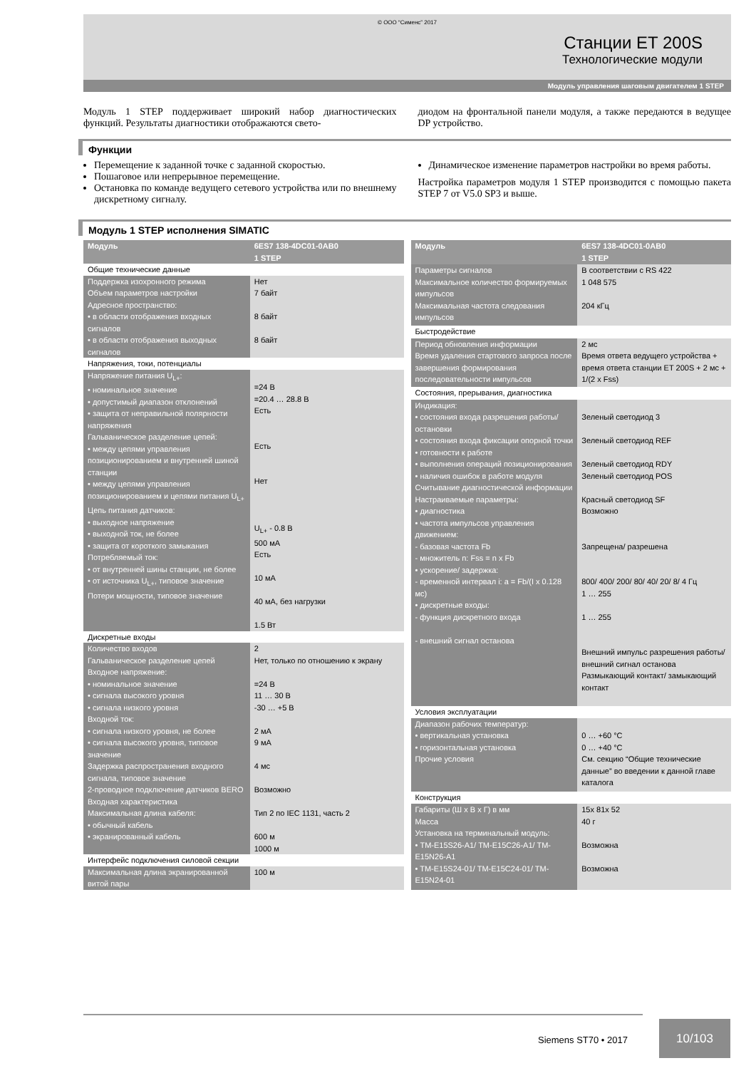© ООО “Сименс” 2017
Станции ET 200S
Технологические модули
Модуль управления шаговым двигателем 1 STEP
Модуль 1 STEP поддерживает широкий набор диагностических функций. Результаты диагностики отображаются свето-
диодом на фронтальной панели модуля, а также передаются в ведущее DP устройство.
Функции
Перемещение к заданной точке с заданной скоростью.
Пошаговое или непрерывное перемещение.
Остановка по команде ведущего сетевого устройства или по внешнему дискретному сигналу.
Динамическое изменение параметров настройки во время работы.
Настройка параметров модуля 1 STEP производится с помощью пакета STEP 7 от V5.0 SP3 и выше.
Модуль 1 STEP исполнения SIMATIC
| Модуль | 6ES7 138-4DC01-0AB0 1 STEP |
| --- | --- |
| Общие технические данные | |
| Поддержка изохронного режима Объем параметров настройки Адресное пространство: • в области отображения входных сигналов • в области отображения выходных сигналов | Нет 7 байт 8 байт 8 байт |
| Напряжения, токи, потенциалы | |
| Напряжение питания U<sub>L+</sub>: • номинальное значение • допустимый диапазон отклонений • защита от неправильной полярности напряжения Гальваническое разделение цепей: • между цепями управления позиционированием и внутренней шиной станции • между цепями управления позиционированием и цепями питания U<sub>L+</sub> Цепь питания датчиков: • выходное напряжение • выходной ток, не более • защита от короткого замыкания Потребляемый ток: • от внутренней шины станции, не более • от источника U<sub>L+</sub>, типовое значение Потери мощности, типовое значение | =24 В =20.4 … 28.8 В Есть Есть Нет U<sub>L+</sub> - 0.8 В 500 мА Есть 10 мА 40 мА, без нагрузки 1.5 Вт |
| Дискретные входы | |
| Количество входов Гальваническое разделение цепей Входное напряжение: • номинальное значение • сигнала высокого уровня • сигнала низкого уровня Входной ток: • сигнала низкого уровня, не более • сигнала высокого уровня, типовое значение Задержка распространения входного сигнала, типовое значение 2-проводное подключение датчиков BERO Входная характеристика Максимальная длина кабеля: • обычный кабель • экранированный кабель | 2 Нет, только по отношению к экрану =24 В 11 … 30 В -30 … +5 В 2 мА 9 мА 4 мс Возможно Тип 2 по IEC 1131, часть 2 600 м 1000 м |
| Интерфейс подключения силовой секции | |
| Максимальная длина экранированной витой пары | 100 м |
| Модуль | 6ES7 138-4DC01-0AB0 1 STEP |
| --- | --- |
| Параметры сигналов Максимальное количество формируемых импульсов Максимальная частота следования импульсов | В соответствии с RS 422 1 048 575 204 кГц |
| Быстродействие | |
| Период обновления информации Время удаления стартового запроса после завершения формирования последовательности импульсов | 2 мс Время ответа ведущего устройства + время ответа станции ET 200S + 2 мс + 1/(2 x Fss) |
| Состояния, прерывания, диагностика | |
| Индикация: • состояния входа разрешения работы/ остановки • состояния входа фиксации опорной точки • готовности к работе • выполнения операций позиционирования • наличия ошибок в работе модуля Считывание диагностической информации Настраиваемые параметры: • диагностика • частота импульсов управления движением: - базовая частота Fb - множитель n: Fss = n x Fb • ускорение/ задержка: - временной интервал i: a = Fb/(I x 0.128 мс) • дискретные входы: - функция дискретного входа - внешний сигнал останова | Зеленый светодиод 3 Зеленый светодиод REF Зеленый светодиод RDY Зеленый светодиод POS Красный светодиод SF Возможно Запрещена/ разрешена 800/ 400/ 200/ 80/ 40/ 20/ 8/ 4 Гц 1 … 255 1 … 255 Внешний импульс разрешения работы/ внешний сигнал останова Размыкающий контакт/ замыкающий контакт |
| Условия эксплуатации | |
| Диапазон рабочих температур: • вертикальная установка • горизонтальная установка Прочие условия | 0 … +60 °C 0 … +40 °C См. секцию “Общие технические данные” во введении к данной главе каталога |
| Конструкция | |
| Габариты (Ш x В x Г) в мм Масса Установка на терминальный модуль: • TM-E15S26-A1/ TM-E15C26-A1/ TM-E15N26-A1 • TM-E15S24-01/ TM-E15C24-01/ TM-E15N24-01 | 15x 81x 52 40 г Возможна Возможна |
Siemens ST70 • 2017
10/103